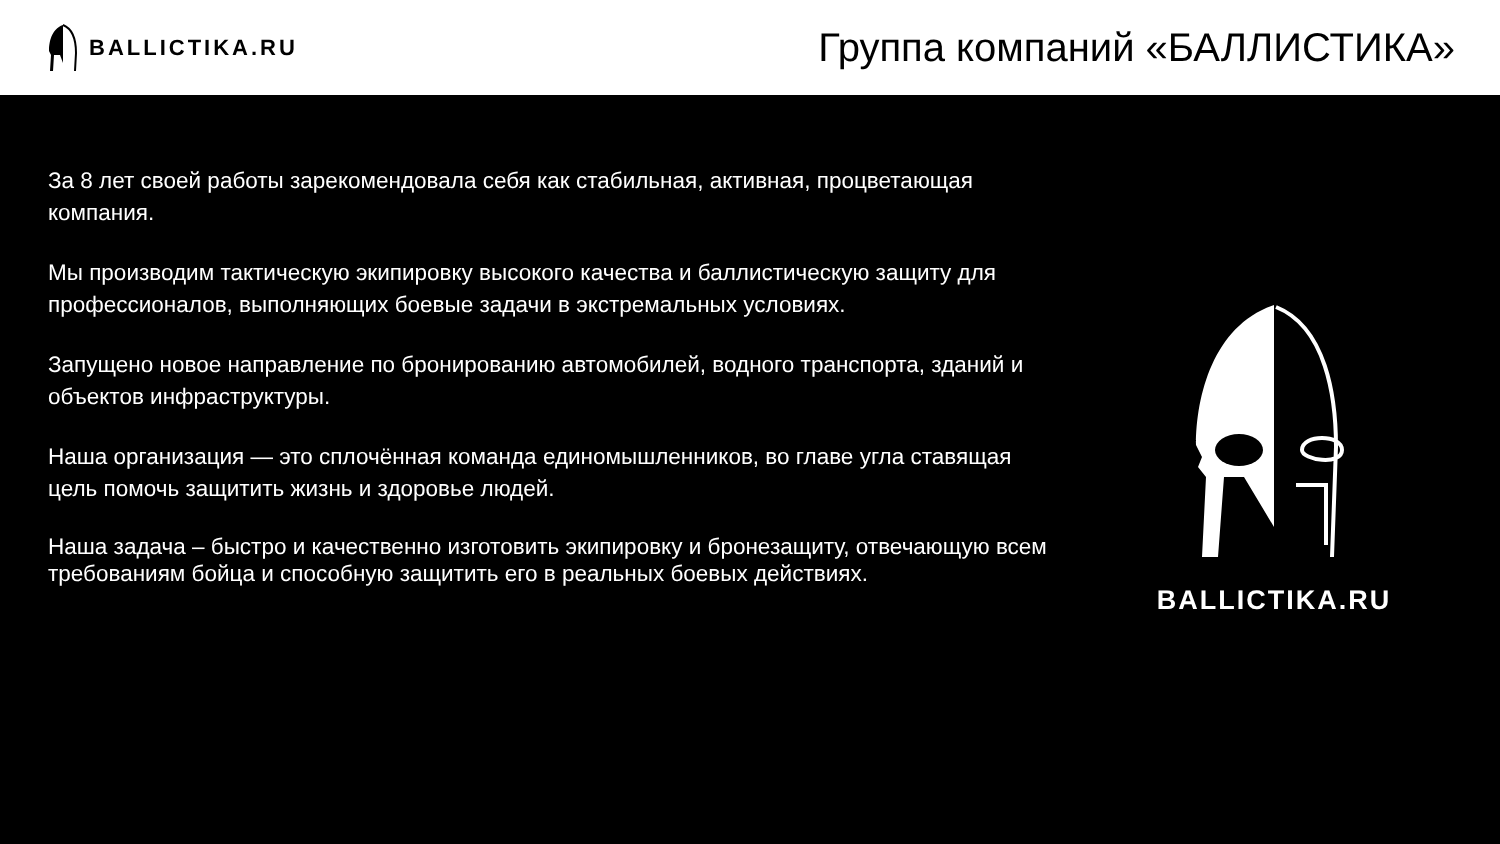BALLICTIKA.RU
Группа компаний «БАЛЛИСТИКА»
За 8 лет своей работы зарекомендовала себя как стабильная, активная, процветающая компания.
Мы производим тактическую экипировку высокого качества и баллистическую защиту для профессионалов, выполняющих боевые задачи в экстремальных условиях.
Запущено новое направление по бронированию автомобилей, водного транспорта, зданий и объектов инфраструктуры.
Наша организация — это сплочённая команда единомышленников, во главе угла ставящая цель помочь защитить жизнь и здоровье людей.
Наша задача – быстро и качественно изготовить экипировку и бронезащиту, отвечающую всем требованиям бойца и способную защитить его в реальных боевых действиях.
BALLICTIKA.RU